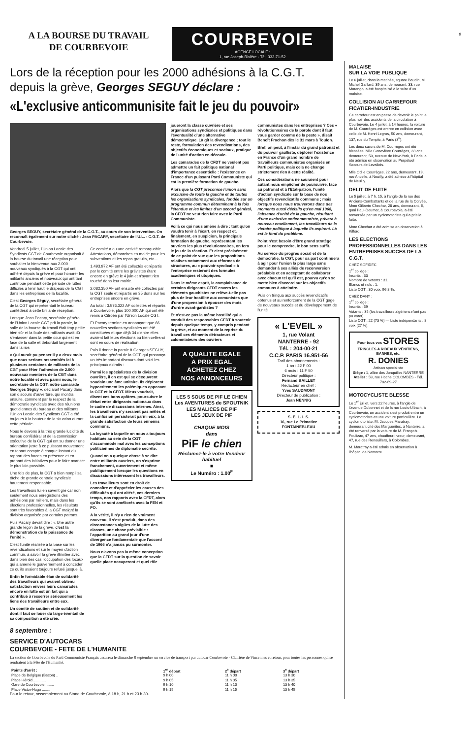A LA BOURSE DU TRAVAIL
DE COURBEVOIE
COURBEVOIE
AGENCE LOCALE :
1, rue Joseph-Rivière - Tél. 333-71-52
9
Lors de la réception pour les 2000 adhésions à la C.G.T. depuis la grève, Georges SEGUY déclare :
«L'exclusive anticommunisite fait le jeu du pouvoir»
Georges SEGUY, secrétaire général de la C.G.T., au cours de son intervention. On reconnaît également sur notre cliché : Jean PACARY, secrétaire de l'U.L. - C.G.T. de Courbevoie.
Vendredi 5 juillet, l'Union Locale des Syndicats CGT de Courbevoie organisait à la bourse du travail une réception pour souhaiter la bienvenue aux 2.000 nouveaux syndiqués à la CGT qui ont adhéré depuis la grève et pour honorer les militants anciens et nouveaux qui ont tant contribué pendant cette période de luttes difficiles à tenir haut le drapeau de la CGT dans les entreprises de la localité.
C'est Georges Séguy, secrétaire général de la CGT qui représentait le bureau confédéral à cette brillante réception.
Lorsque Jean Pacary, secrétaire général de l'Union Locale CGT prit la parole, la salle de la bourse du travail était trop petite bien sûr et la foule des militants avait dû s'entasser dans la petite cour qui est en face de la salle et débordait largement dans la rue.
« Qui aurait pu penser il y a deux mois que nous serions rassemblés ici à plusieurs centaines de militants de la CGT pour fêter l'adhésion de 2.000 nouveaux membres de la CGT dans notre localité et avec parmi nous, le secrétaire de la CGT, notre camarade Georges Séguy », déclarait Pacary dans son discours d'ouverture, qui montra ensuite, comment par le respect de la démocratie syndicale avec des réunions quotidiennes du bureau et des militants, l'Union Locale des Syndicats CGT a été toujours à la hauteur de la situation durant cette période.
Nous le devons à la très grande lucidité du bureau confédéral et de la commission exécutive de la CGT qui ont su donner une orientation juste à ce puissant mouvement en tenant compte à chaque instant du rapport des forces en présence et en prenant des initiatives pour le faire avancer le plus loin possible.
Une fois de plus, la CGT a bien rempli sa tâche de grande centrale syndicale hautement responsable.
Les travailleurs lui en savent gré car non seulement nous enregistrons des adhésions par milliers, mais dans les élections professionnelles, les résultats sont très favorables à la CGT malgré la division organisée par certains patrons.
Puis Pacary devait dire : « Une autre grande leçon de la grève, c'est la démonstration de la puissance de l'unité ».
C'est l'unité réalisée à la base sur les revendications et sur le moyen d'action commun, à savoir la grève illimitée avec dans bien des cas l'occupation des locaux qui a amené le gouvernement à concéder ce qu'ils avaient toujours refusé jusque là.
Enfin le formidable élan de solidarité des travailleurs qui avaient obtenu satisfaction envers leurs camarades encore en lutte est un fait qui a contribué à resserrer sérieusement les liens des travailleurs entre eux.
Un comité de soutien et de solidarité dont il faut se louer du large éventail de sa composition a été créé.
Ce comité a eu une activité remarquable. Attestations, démarches en mairie pour les subventions et les repas gratuits, etc...
1.493.972 AF ont été collectés et répartis par le comité entre les grévistes étant encore en grève le 4 juin et n'ayant rien touché dans leur mairie.
2.082.350 AF ont ensuite été collectés par la CGT seule et répartis en 35 dons sur les entreprises encore en grève.
Au total : 3.576.322 AF collectés et répartis à Courbevoie, plus 100.000 AF qui ont été remis à Citroën par l'Union Locale CGT.
Et Pacary termine en annonçant que 66 nouvelles sections syndicales ont été constituées et que déjà 34 d'entre elles avaient fait leurs élections ou bien celles-ci sont en cours de réalisation.
Puis il donne la parole à Georges SEGUY, secrétaire général de la CGT, qui prononça un très important discours dont voici les principaux extraits :
Parmi les spécialistes de la division ouvrière, il en est qui se découvrent soudain une âme unitaire. Ils déplorent hypocritement les polémiques opposant la CGT et la CFDT. Mieux vaudrait, disent ces bons apôtres, poursuivre le débat entre dirigeants nationaux dans le cadre de discussions internes. Ainsi, les travailleurs n'y seraient pas mêlés et la confusion persisterait parmi eux, à la grande satisfaction de leurs ennemis communs.
La loyauté à laquelle on nous a toujours habitués au sein de la CGT s'accommode mal avec les conceptions politiciennes de diplomatie secrète.
Quand on a quelque chose à se dire entre militants ouvriers, on s'exprime franchement, ouvertement et même publiquement lorsque les questions en discussions intéressent les travailleurs.
Les travailleurs sont en droit de connaître et d'apprécier les causes des difficultés qui ont altéré, ces derniers temps, nos rapports avec la CFDT, alors qu'ils se sont améliorés avec la FEN et FO.
A la vérité, il n'y a rien de vraiment nouveau, il s'est produit, dans des circonstances aigües de la lutte des classes, une chose prévisible : l'apparition au grand jour d'une divergence fondamentale que l'accord de 1966 n'a jamais pu surmonter.
Nous n'avons pas la même conception que la CFDT sur la question de savoir quelle place occuperont et quel rôle
joueront la classe ouvrière et ses organisations syndicales et politiques dans l'éventualité d'une alternative démocratique. Là gît la divergence ; tout le reste, formulation des revendications, des objectifs économiques et sociaux, pratique de l'unité d'action en découle.
Les camarades de la CFDT ne veulent pas admettre un fait politique national d'importance essentielle : l'existence en France d'un puissant Parti Communiste qui est la première formation de gauche.
Alors que la CGT préconise l'union sans exclusive de toute la gauche et de toutes les organisations syndicales, fondée sur un programme commun déterminant à la fois l'étendue et les limites d'un accord général, la CFDT ne veut rien faire avec le Parti Communiste.
Voilà ce qui nous amène à dire : tant qu'on voudra tenir à l'écart, en respect et, finalement, en suspicion, la principale formation de gauche, représentant les ouvriers les plus révolutionnaires, on fera le jeu de la réaction. Et c'est précisément de ce point de vue que les propositions relatives notamment aux réformes de structures, au « pouvoir syndical » à l'entreprise resteront des formules académiques et utopiques.
Dans le même esprit, la complaisance de certains dirigeants CFDT envers les éléments gauchistes ne relève-t-elle pas plus de leur hostilité aux comunistes que d'une propension à épouser des mots d'ordre avant-gardistes ?
Et n'est-ce pas la même hostilité qui a conduit des responsables CFDT à soutenir depuis quelque temps, y compris pendant la grève, et au moment de la reprise du travail ces éléments détracteurs et calomniateurs des ouvriers
A QUALITE EGALE
A PRIX EGAL
ACHETEZ CHEZ
NOS ANNONCEURS
LES 5 SOUS DE PIF LE CHIEN
Les AVENTURES de SPOUTNIK
LES MALICES DE PIF
LES JEUX DE PIF
CHAQUE MOIS
dans
PiF le chien
Réclamez-le à votre Vendeur habituel
■
Le Numéro : 1.00<sup>F</sup>
communistes dans les entreprises ? Ces « révolutionnaires de la parole dont il faut vous garder comme de la peste », disait Benoît Frachon dès le 31 mars à Toulon.
Bref, on peut, à l'instar du grand patronat et du pouvoir gaulliste, déplorer l'existence en France d'un grand nombre de travailleurs communistes organisés en Parti politique, mais cela ne change strictement rien à cette réalité.
Ces considérations ne sauraient pour autant nous empêcher de poursuivre, face au patronat et à l'Etat-patron, l'unité d'action syndicale sur la base de nos objectifs revendicatifs communs ; mais lorsque nous nous trouverons dans des moments aussi décisifs qu'en mai 1968, l'absence d'unité de la gauche, résultant d'une exclusive anticommuniste, privera à nouveau cruellement, les travailleurs de la victoire politique à laquelle ils aspirent. Là est le fond du problème.
Point n'est besoin d'être grand stratège pour le comprendre, le bon sens suffit.
Au service du progrès social et de la démocratie, la CGT, pour sa part continuera à agir pour l'union la plus large sans demander à ses alliés de reconversion préalable et en acceptant de collaborer avec chacun tel qu'il est, pourvu qu'on se mette bien d'accord sur les objectifs communs à atteindre.
Puis on trinqua aux succès revendicatifs obtenus et au renforcement de la CGT gage de nouveaux succès et du développement de l'unité
« L'EVEIL »
1, rue Volant
NANTERRE - 92
Tél. : 204-00-21
C.C.P. PARIS 16.951-56
Tarif des abonnements :
1 an : 22 F 00
6 mois : 11 F 50
Directeur politique :
Fernand BAILLET
Rédacteur en chef :
Yves SAUDMONT
Directeur de publication :
Jean NENNIG
S. E. L. I. S.
16, rue Le Primatice
FONTAINEBLEAU
8 septembre :
SERVICE D'AUTOCARS
COURBEVOIE - FETE DE L'HUMANITE
La section de Courbevoie du Parti Communiste Français assurera le dimanche 8 septembre un service de transport par autocar Courbevoie - Clairière de Vincennes et retour, pour toutes les personnes qui se rendraient à la Fête de l'Humanité.
| Points d'arrêt : | 1<sup>er</sup> départ | 2<sup>e</sup> départ | 3<sup>e</sup> départ |
| --- | --- | --- | --- |
| Place de Belgique (Bécon) .. | 9 h 00 | 11 h 00 | 13 h 30 |
| Place Hérold ............ | 9 h 05 | 11 h 05 | 13 h 35 |
| Gare de Courbevoie ........ | 9 h 10 | 11 h 10 | 13 h 40 |
| Place Victor-Hugo ........ | 9 h 15 | 11 h 15 | 13 h 45 |
Pour le retour, rassemblement au Stand de Courbevoie, à 18 h, 21 h et 23 h 30.
MALAISE
SUR LA VOIE PUBLIQUE
Le 6 juillet, dans la matinée, square Baudin, M. Michel Gaillard, 39 ans, demeurant, 33, rue Marengo, a été hospitalisé à la suite d'un malaise.
COLLISION AU CARREFOUR FICATIER-INDUSTRIE
Ce carrefour est en passe de devenir le point le plus noir des accidents de la circulation à Courbevoie. Le 4 juillet, à 14 heures, la voiture de M. Courrèges est entrée en collision avec celle de M. Henri Legros, 50 ans, demeurant, 137, rue du Temple, à Paris (3<sup>e</sup>).
Les deux sœurs de M. Courrèges ont été blessées. Mlle Geneviève Courrèges, 33 ans, demeurant, 50, avenue de New-York, à Paris, a été admise en observation au Perpétuel Secours de Levallois.
Mlle Odile Courrèges, 22 ans, demeurant, 19, rue Ancelle, à Neuilly, a été admise à l'hôpital de Neuilly.
DELIT DE FUITE
Le 5 juillet, à 7 h. 15, à l'angle de la rue des Anciens-Combattants et de la rue de la Corvée, Mme Gilberte Chechar, 28 ans, demeurant, 6, quai Paul-Doumer, à Courbevoie, a été renversée par un cyclomotoriste qui a pris la fuite.
Mme Chechar a été admise en observation à Kilford.
LES ELECTIONS PROFESSIONNELLES DANS LES ENTREPRISES SUCCES DE LA C.G.T.
CHEZ SOFIDEC
1<sup>er</sup> collège :
Inscrits : 33
Nombre de votants : 31.
Blancs et nuls : 1.
Liste CGT : 30 voix, 96,8 %.
CHEZ DANY :
1<sup>er</sup> collège :
Inscrits : 59
Votants : 35 (les travailleurs algériens n'ont pas pu voter).
Liste CGT : 22 (73 %) — Liste indépendants : 8 voix (27 %).
Pour tous vos STORES
TRINGLES A RIDEAUX VÉNITIENS, BANNES, etc.
R. DONIES
Artisan spécialiste
Siège : 1, allée des Jonquilles NANTERRE
Atelier : 59, rue Hoche COLOMBES - Tél. 782-69-27
MOTOCYCLISTE BLESSE
Le 1<sup>er</sup> juillet, vers 22 heures, à l'angle de l'avenue Dubonnet et de la rue Louis-Ulbach, à Courbevoie, un accident s'est produit entre un cyclomotoriste et une voiture particulière. Le cyclomotoriste, M. Jacques Maratray, demeurant cité des Marguerites, à Nanterre, a été renversé par la voiture de M. François Poulizac, 47 ans, chauffeur-livreur, demeurant, 47, rue des Renouillers, à Colombes.
M. Maratray a été admis en observation à l'hôpital de Nanterre.